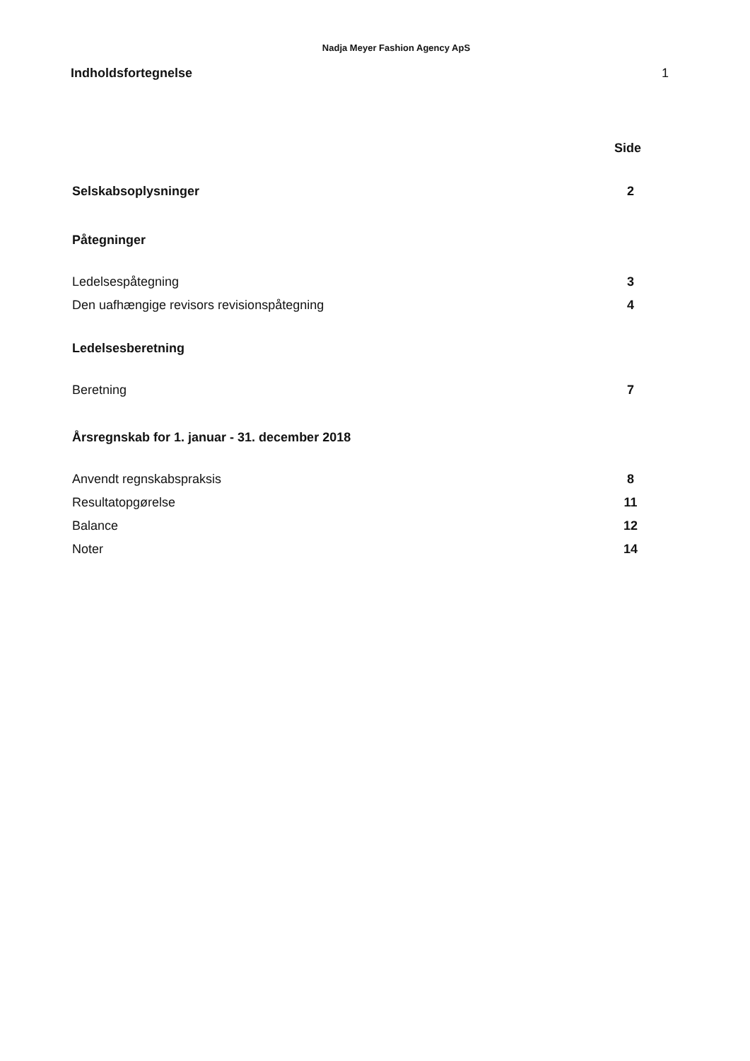Nadja Meyer Fashion Agency ApS
Indholdsfortegnelse 1
Side
Selskabsoplysninger 2
Påtegninger
Ledelsespåtegning 3
Den uafhængige revisors revisionspåtegning 4
Ledelsesberetning
Beretning 7
Årsregnskab for 1. januar - 31. december 2018
Anvendt regnskabspraksis 8
Resultatopgørelse 11
Balance 12
Noter 14